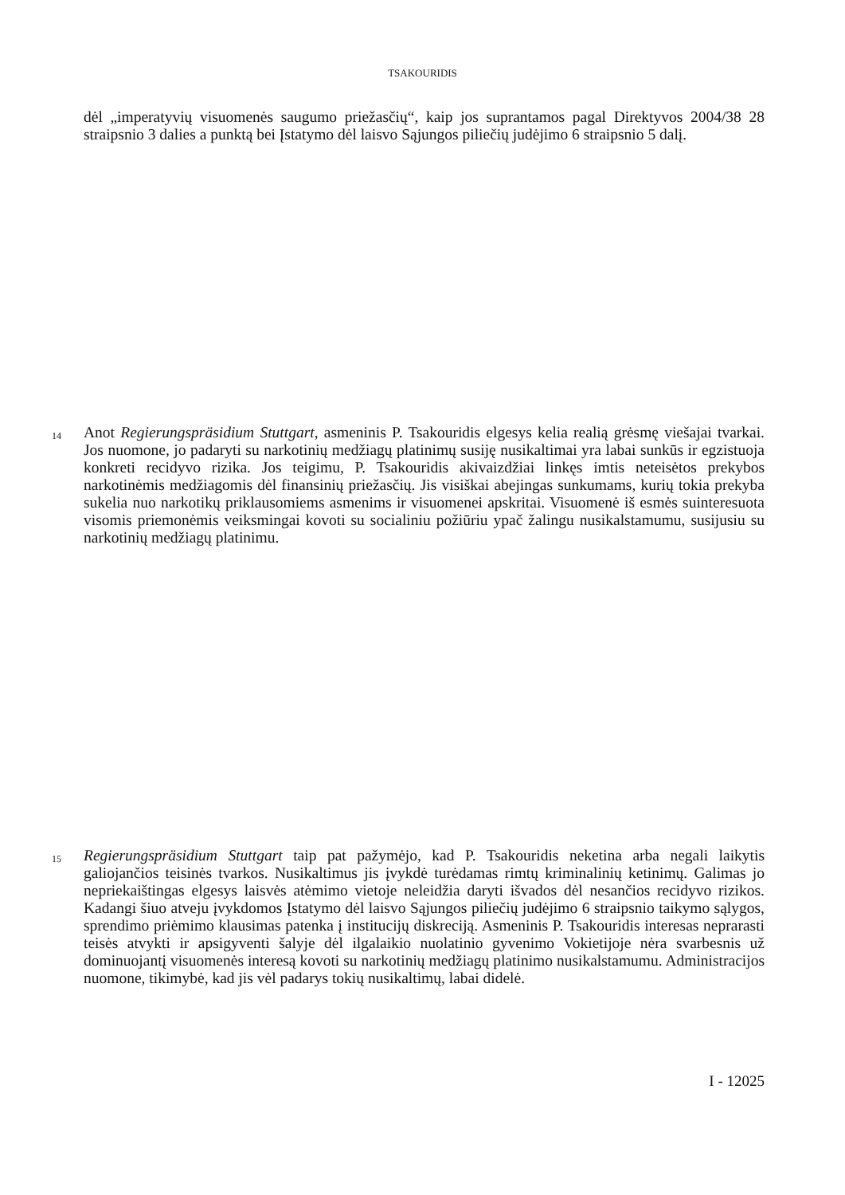TSAKOURIDIS
dėl „imperatyvių visuomenės saugumo priežasčių“, kaip jos suprantamos pagal Direktyvos 2004/38 28 straipsnio 3 dalies a punktą bei Įstatymo dėl laisvo Sąjungos piliečių judėjimo 6 straipsnio 5 dalį.
14 Anot Regierungspräsidium Stuttgart, asmeninis P. Tsakouridis elgesys kelia realią grėsmę viešajai tvarkai. Jos nuomone, jo padaryti su narkotinių medžiagų platinimų susiję nusikaltimai yra labai sunkūs ir egzistuoja konkreti recidyvo rizika. Jos teigimu, P. Tsakouridis akivaizdžiai linkęs imtis neteisėtos prekybos narkotinėmis medžiagomis dėl finansinių priežasčių. Jis visiškai abejingas sunkumams, kurių tokia prekyba sukelia nuo narkotikų priklausomiems asmenims ir visuomenei apskritai. Visuomenė iš esmės suinteresuota visomis priemonėmis veiksmingai kovoti su socialiniu požiūriu ypač žalingu nusikalstamumu, susijusiu su narkotinių medžiagų platinimu.
15 Regierungspräsidium Stuttgart taip pat pažymėjo, kad P. Tsakouridis neketina arba negali laikytis galiojančios teisinės tvarkos. Nusikaltimus jis įvykdė turėdamas rimtų kriminalinių ketinimų. Galimas jo nepriekaištingas elgesys laisvės atėmimo vietoje neleidžia daryti išvados dėl nesančios recidyvo rizikos. Kadangi šiuo atveju įvykdomos Įstatymo dėl laisvo Sąjungos piliečių judėjimo 6 straipsnio taikymo sąlygos, sprendimo priėmimo klausimas patenka į institucijų diskreciją. Asmeninis P. Tsakouridis interesas neprarasti teisės atvykti ir apsigyventi šalyje dėl ilgalaikio nuolatinio gyvenimo Vokietijoje nėra svarbesnis už dominuojantį visuomenės interesą kovoti su narkotinių medžiagų platinimo nusikalstamumu. Administracijos nuomone, tikimybė, kad jis vėl padarys tokių nusikaltimų, labai didelė.
I - 12025